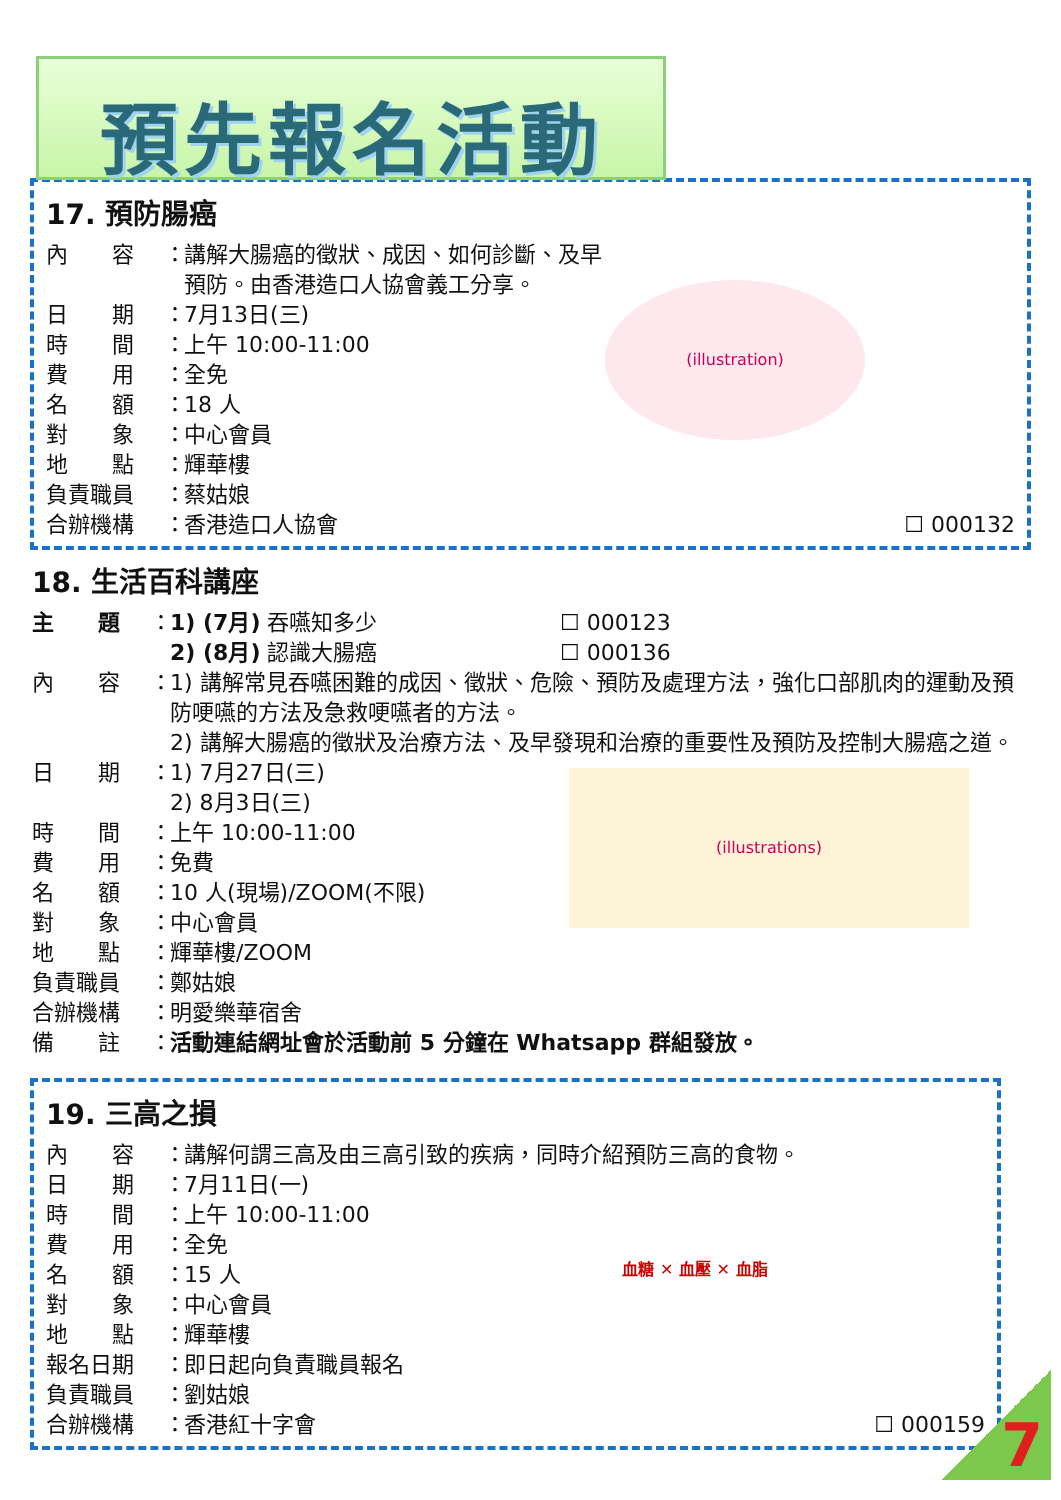預先報名活動
17. 預防腸癌
(illustration)
內　　容 ： 講解大腸癌的徵狀、成因、如何診斷、及早預防。由香港造口人協會義工分享。
日　　期 ： 7月13日(三)
時　　間 ： 上午 10:00-11:00
費　　用 ： 全免
名　　額 ： 18 人
對　　象 ： 中心會員
地　　點 ： 輝華樓
負責職員 ： 蔡姑娘
合辦機構 ： 香港造口人協會 ☐ 000132
18. 生活百科講座
主　　題 ： 1) (7月) 吞嚥知多少 ☐ 000123
2) (8月) 認識大腸癌 ☐ 000136
內　　容 ： 1) 講解常見吞嚥困難的成因、徵狀、危險、預防及處理方法，強化口部肌肉的運動及預防哽嚥的方法及急救哽嚥者的方法。
2) 講解大腸癌的徵狀及治療方法、及早發現和治療的重要性及預防及控制大腸癌之道。
(illustrations)
日　　期 ： 1) 7月27日(三)
2) 8月3日(三)
時　　間 ： 上午 10:00-11:00
費　　用 ： 免費
名　　額 ： 10 人(現場)/ZOOM(不限)
對　　象 ： 中心會員
地　　點 ： 輝華樓/ZOOM
負責職員 ： 鄭姑娘
合辦機構 ： 明愛樂華宿舍
備　　註 ： 活動連結網址會於活動前 5 分鐘在 Whatsapp 群組發放。
19. 三高之損
內　　容 ： 講解何謂三高及由三高引致的疾病，同時介紹預防三高的食物。
血糖 ✕ 血壓 ✕ 血脂
日　　期 ： 7月11日(一)
時　　間 ： 上午 10:00-11:00
費　　用 ： 全免
名　　額 ： 15 人
對　　象 ： 中心會員
地　　點 ： 輝華樓
報名日期 ： 即日起向負責職員報名
負責職員 ： 劉姑娘
合辦機構 ： 香港紅十字會 ☐ 000159
7